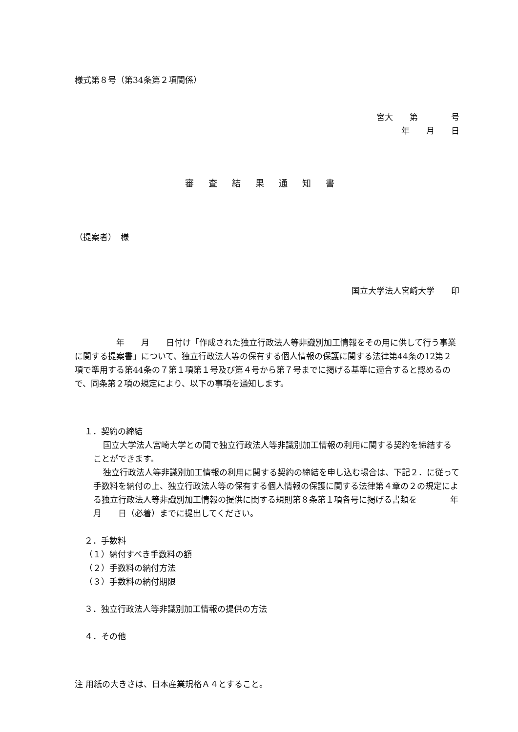様式第８号（第34条第２項関係）
宮大　　第　　　　号
年　　月　　日
審査結果通知書
（提案者）　様
国立大学法人宮崎大学　　印
　　　　　年　　月　　日付け「作成された独立行政法人等非識別加工情報をその用に供して行う事業に関する提案書」について、独立行政法人等の保有する個人情報の保護に関する法律第44条の12第２項で準用する第44条の７第１項第１号及び第４号から第７号までに掲げる基準に適合すると認めるので、同条第２項の規定により、以下の事項を通知します。
１．契約の締結
国立大学法人宮崎大学との間で独立行政法人等非識別加工情報の利用に関する契約を締結することができます。
独立行政法人等非識別加工情報の利用に関する契約の締結を申し込む場合は、下記２．に従って手数料を納付の上、独立行政法人等の保有する個人情報の保護に関する法律第４章の２の規定による独立行政法人等非識別加工情報の提供に関する規則第８条第１項各号に掲げる書類を　　　　年　　月　　日（必着）までに提出してください。
２．手数料
（１）納付すべき手数料の額
（２）手数料の納付方法
（３）手数料の納付期限
３．独立行政法人等非識別加工情報の提供の方法
４．その他
注 用紙の大きさは、日本産業規格Ａ４とすること。